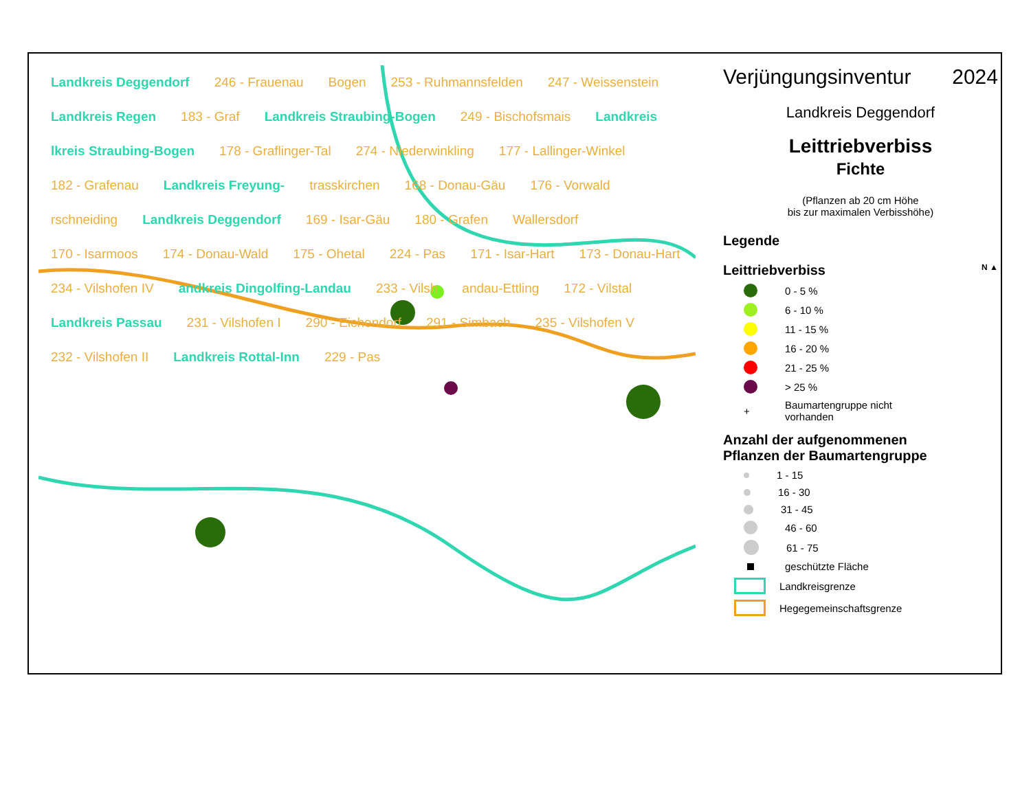Landkreis Deggendorf 246 - Frauenau Bogen 253 - Ruhmannsfelden 247 - Weissenstein Landkreis Regen 183 - Graf Landkreis Straubing-Bogen 249 - Bischofsmais Landkreis lkreis Straubing-Bogen 178 - Graflinger-Tal 274 - Niederwinkling 177 - Lallinger-Winkel 182 - Grafenau Landkreis Freyung- trasskirchen 168 - Donau-Gäu 176 - Vorwald rschneiding Landkreis Deggendorf 169 - Isar-Gäu 180 - Grafen Wallersdorf 170 - Isarmoos 174 - Donau-Wald 175 - Ohetal 224 - Pas 171 - Isar-Hart 173 - Donau-Hart 234 - Vilshofen IV andkreis Dingolfing-Landau 233 - Vilsh andau-Ettling 172 - Vilstal Landkreis Passau 231 - Vilshofen I 290 - Eichendorf 291 - Simbach 235 - Vilshofen V 232 - Vilshofen II Landkreis Rottal-Inn 229 - Pas
Verjüngungsinventur 2024
Landkreis Deggendorf
Leittriebverbiss
Fichte
(Pflanzen ab 20 cm Höhe
bis zur maximalen Verbisshöhe)
Legende
Leittriebverbiss N ▲
0 - 5 %
6 - 10 %
11 - 15 %
16 - 20 %
21 - 25 %
> 25 %
+
Baumartengruppe nicht
vorhanden
Anzahl der aufgenommenen
Pflanzen der Baumartengruppe
1 - 15
16 - 30
31 - 45
46 - 60
61 - 75
geschützte Fläche
Landkreisgrenze
Hegegemeinschaftsgrenze